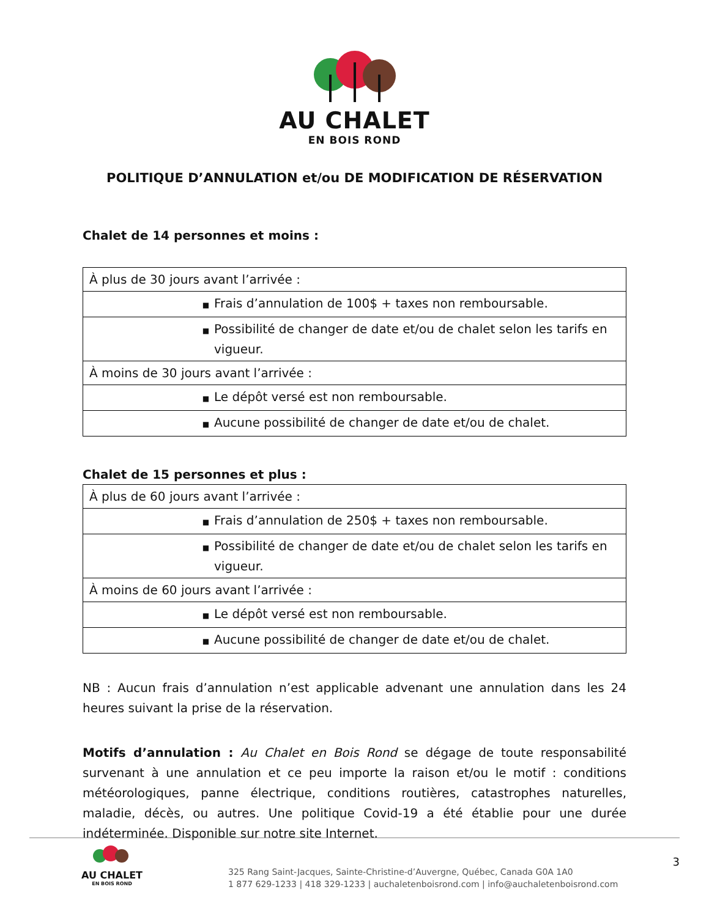AU CHALET
EN BOIS ROND
POLITIQUE D’ANNULATION et/ou DE MODIFICATION DE RÉSERVATION
Chalet de 14 personnes et moins :
| À plus de 30 jours avant l’arrivée : |
| ■ Frais d’annulation de 100$ + taxes non remboursable. |
| ■ Possibilité de changer de date et/ou de chalet selon les tarifs en vigueur. |
| À moins de 30 jours avant l’arrivée : |
| ■ Le dépôt versé est non remboursable. |
| ■ Aucune possibilité de changer de date et/ou de chalet. |
Chalet de 15 personnes et plus :
| À plus de 60 jours avant l’arrivée : |
| ■ Frais d’annulation de 250$ + taxes non remboursable. |
| ■ Possibilité de changer de date et/ou de chalet selon les tarifs en vigueur. |
| À moins de 60 jours avant l’arrivée : |
| ■ Le dépôt versé est non remboursable. |
| ■ Aucune possibilité de changer de date et/ou de chalet. |
NB : Aucun frais d’annulation n’est applicable advenant une annulation dans les 24 heures suivant la prise de la réservation.
Motifs d’annulation : Au Chalet en Bois Rond se dégage de toute responsabilité survenant à une annulation et ce peu importe la raison et/ou le motif : conditions météorologiques, panne électrique, conditions routières, catastrophes naturelles, maladie, décès, ou autres. Une politique Covid-19 a été établie pour une durée indéterminée. Disponible sur notre site Internet.
AU CHALET
EN BOIS ROND
325 Rang Saint-Jacques, Sainte-Christine-d’Auvergne, Québec, Canada G0A 1A0
1 877 629-1233 | 418 329-1233 | auchaletenboisrond.com | info@auchaletenboisrond.com
3